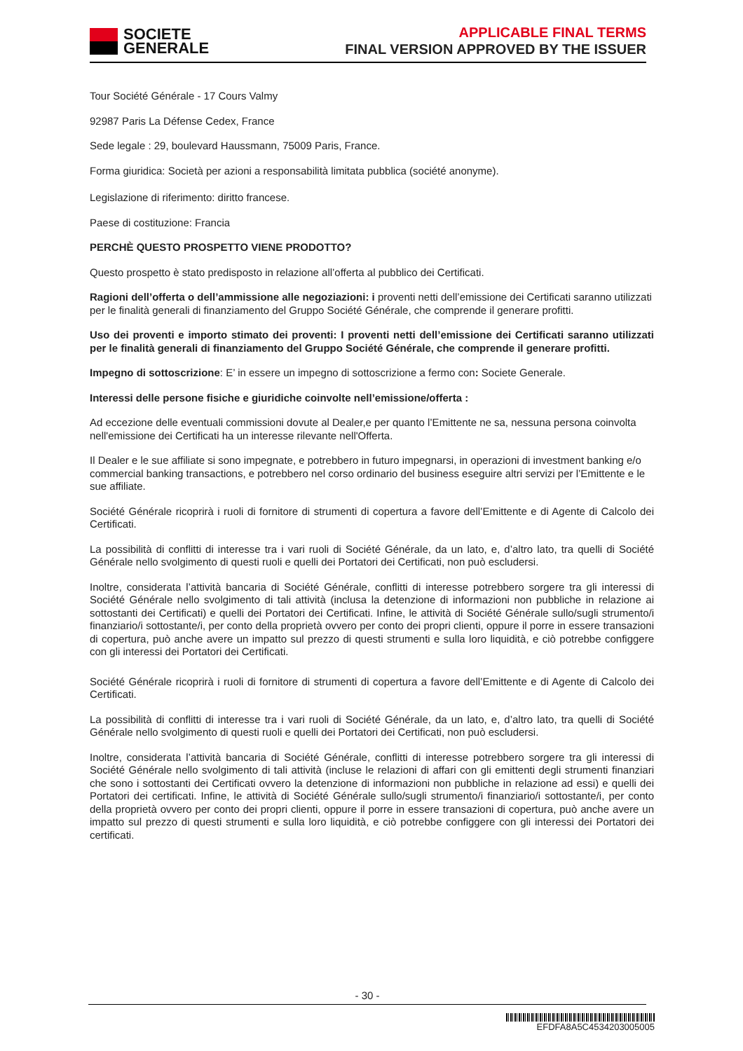SOCIETE
GENERALE
APPLICABLE FINAL TERMS
FINAL VERSION APPROVED BY THE ISSUER
Tour Société Générale - 17 Cours Valmy
92987 Paris La Défense Cedex, France
Sede legale : 29, boulevard Haussmann, 75009 Paris, France.
Forma giuridica: Società per azioni a responsabilità limitata pubblica (société anonyme).
Legislazione di riferimento: diritto francese.
Paese di costituzione: Francia
PERCHÈ QUESTO PROSPETTO VIENE PRODOTTO?
Questo prospetto è stato predisposto in relazione all’offerta al pubblico dei Certificati.
Ragioni dell’offerta o dell’ammissione alle negoziazioni: i proventi netti dell’emissione dei Certificati saranno utilizzati per le finalità generali di finanziamento del Gruppo Société Générale, che comprende il generare profitti.
Uso dei proventi e importo stimato dei proventi: I proventi netti dell’emissione dei Certificati saranno utilizzati per le finalità generali di finanziamento del Gruppo Société Générale, che comprende il generare profitti.
Impegno di sottoscrizione: E’ in essere un impegno di sottoscrizione a fermo con: Societe Generale.
Interessi delle persone fisiche e giuridiche coinvolte nell’emissione/offerta :
Ad eccezione delle eventuali commissioni dovute al Dealer,e per quanto l’Emittente ne sa, nessuna persona coinvolta nell'emissione dei Certificati ha un interesse rilevante nell'Offerta.
Il Dealer e le sue affiliate si sono impegnate, e potrebbero in futuro impegnarsi, in operazioni di investment banking e/o commercial banking transactions, e potrebbero nel corso ordinario del business eseguire altri servizi per l’Emittente e le sue affiliate.
Société Générale ricoprirà i ruoli di fornitore di strumenti di copertura a favore dell’Emittente e di Agente di Calcolo dei Certificati.
La possibilità di conflitti di interesse tra i vari ruoli di Société Générale, da un lato, e, d’altro lato, tra quelli di Société Générale nello svolgimento di questi ruoli e quelli dei Portatori dei Certificati, non può escludersi.
Inoltre, considerata l’attività bancaria di Société Générale, conflitti di interesse potrebbero sorgere tra gli interessi di Société Générale nello svolgimento di tali attività (inclusa la detenzione di informazioni non pubbliche in relazione ai sottostanti dei Certificati) e quelli dei Portatori dei Certificati. Infine, le attività di Société Générale sullo/sugli strumento/i finanziario/i sottostante/i, per conto della proprietà ovvero per conto dei propri clienti, oppure il porre in essere transazioni di copertura, può anche avere un impatto sul prezzo di questi strumenti e sulla loro liquidità, e ciò potrebbe configgere con gli interessi dei Portatori dei Certificati.
Société Générale ricoprirà i ruoli di fornitore di strumenti di copertura a favore dell’Emittente e di Agente di Calcolo dei Certificati.
La possibilità di conflitti di interesse tra i vari ruoli di Société Générale, da un lato, e, d’altro lato, tra quelli di Société Générale nello svolgimento di questi ruoli e quelli dei Portatori dei Certificati, non può escludersi.
Inoltre, considerata l’attività bancaria di Société Générale, conflitti di interesse potrebbero sorgere tra gli interessi di Société Générale nello svolgimento di tali attività (incluse le relazioni di affari con gli emittenti degli strumenti finanziari che sono i sottostanti dei Certificati ovvero la detenzione di informazioni non pubbliche in relazione ad essi) e quelli dei Portatori dei certificati. Infine, le attività di Société Générale sullo/sugli strumento/i finanziario/i sottostante/i, per conto della proprietà ovvero per conto dei propri clienti, oppure il porre in essere transazioni di copertura, può anche avere un impatto sul prezzo di questi strumenti e sulla loro liquidità, e ciò potrebbe configgere con gli interessi dei Portatori dei certificati.
- 30 -
EFDFA8A5C4534203005005